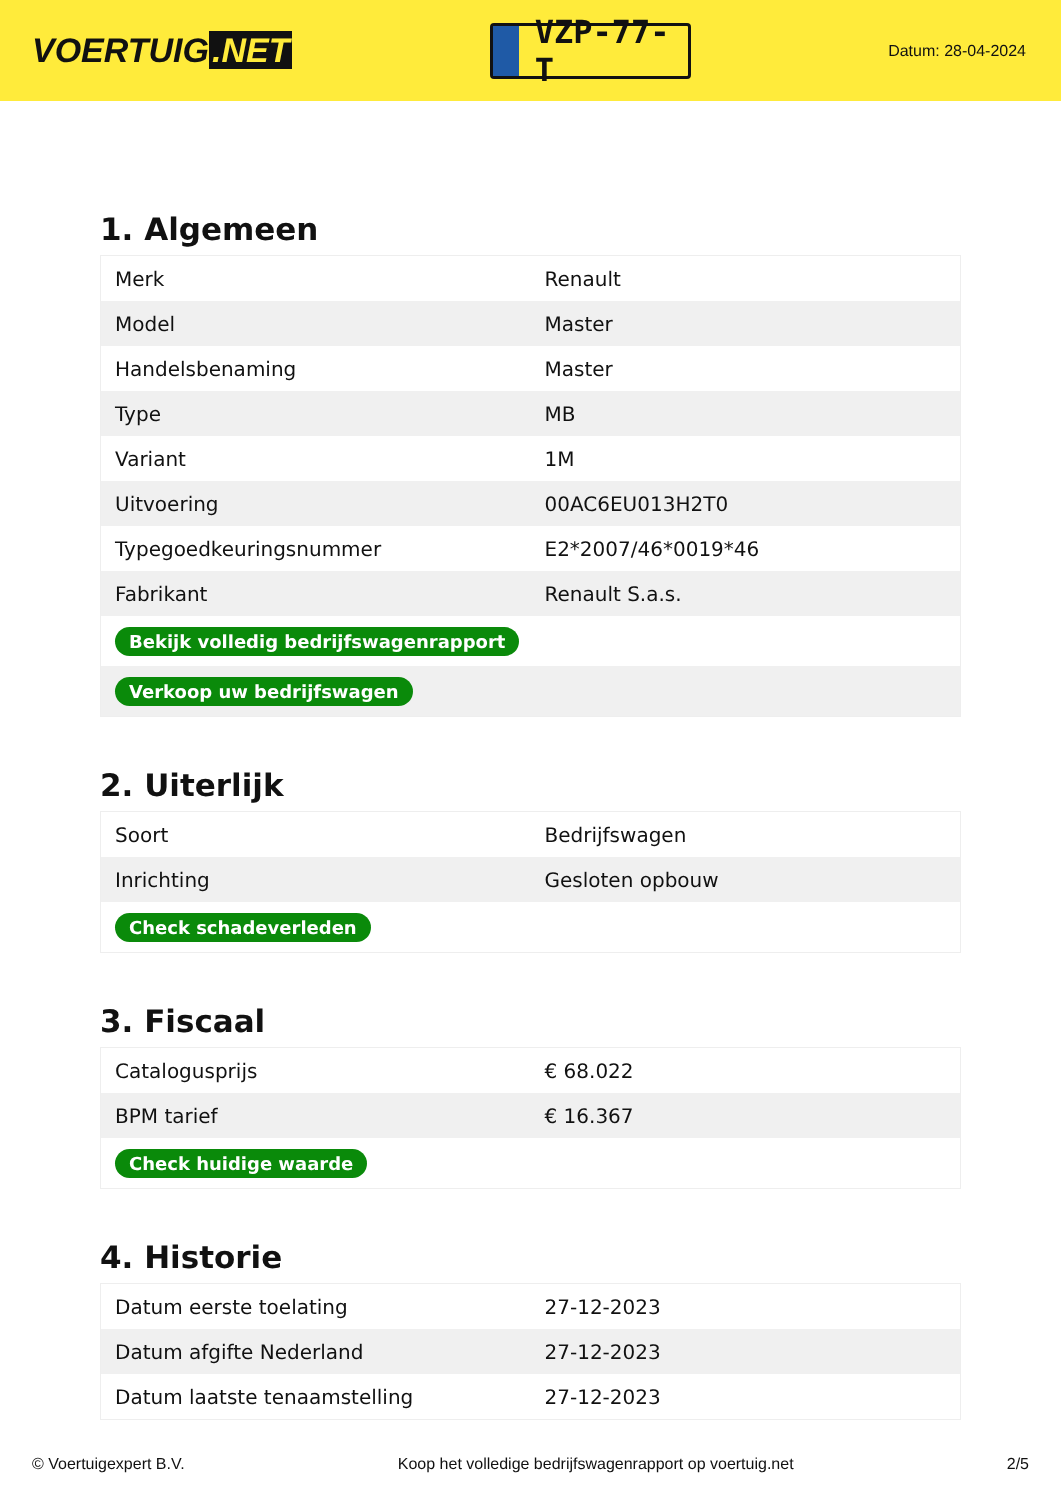VOERTUIG.NET
VZP-77-T
Datum: 28-04-2024
1. Algemeen
| Merk | Renault |
| Model | Master |
| Handelsbenaming | Master |
| Type | MB |
| Variant | 1M |
| Uitvoering | 00AC6EU013H2T0 |
| Typegoedkeuringsnummer | E2*2007/46*0019*46 |
| Fabrikant | Renault S.a.s. |
| Bekijk volledig bedrijfswagenrapport | |
| Verkoop uw bedrijfswagen | |
2. Uiterlijk
| Soort | Bedrijfswagen |
| Inrichting | Gesloten opbouw |
| Check schadeverleden | |
3. Fiscaal
| Catalogusprijs | € 68.022 |
| BPM tarief | € 16.367 |
| Check huidige waarde | |
4. Historie
| Datum eerste toelating | 27-12-2023 |
| Datum afgifte Nederland | 27-12-2023 |
| Datum laatste tenaamstelling | 27-12-2023 |
© Voertuigexpert B.V. Koop het volledige bedrijfswagenrapport op voertuig.net 2/5